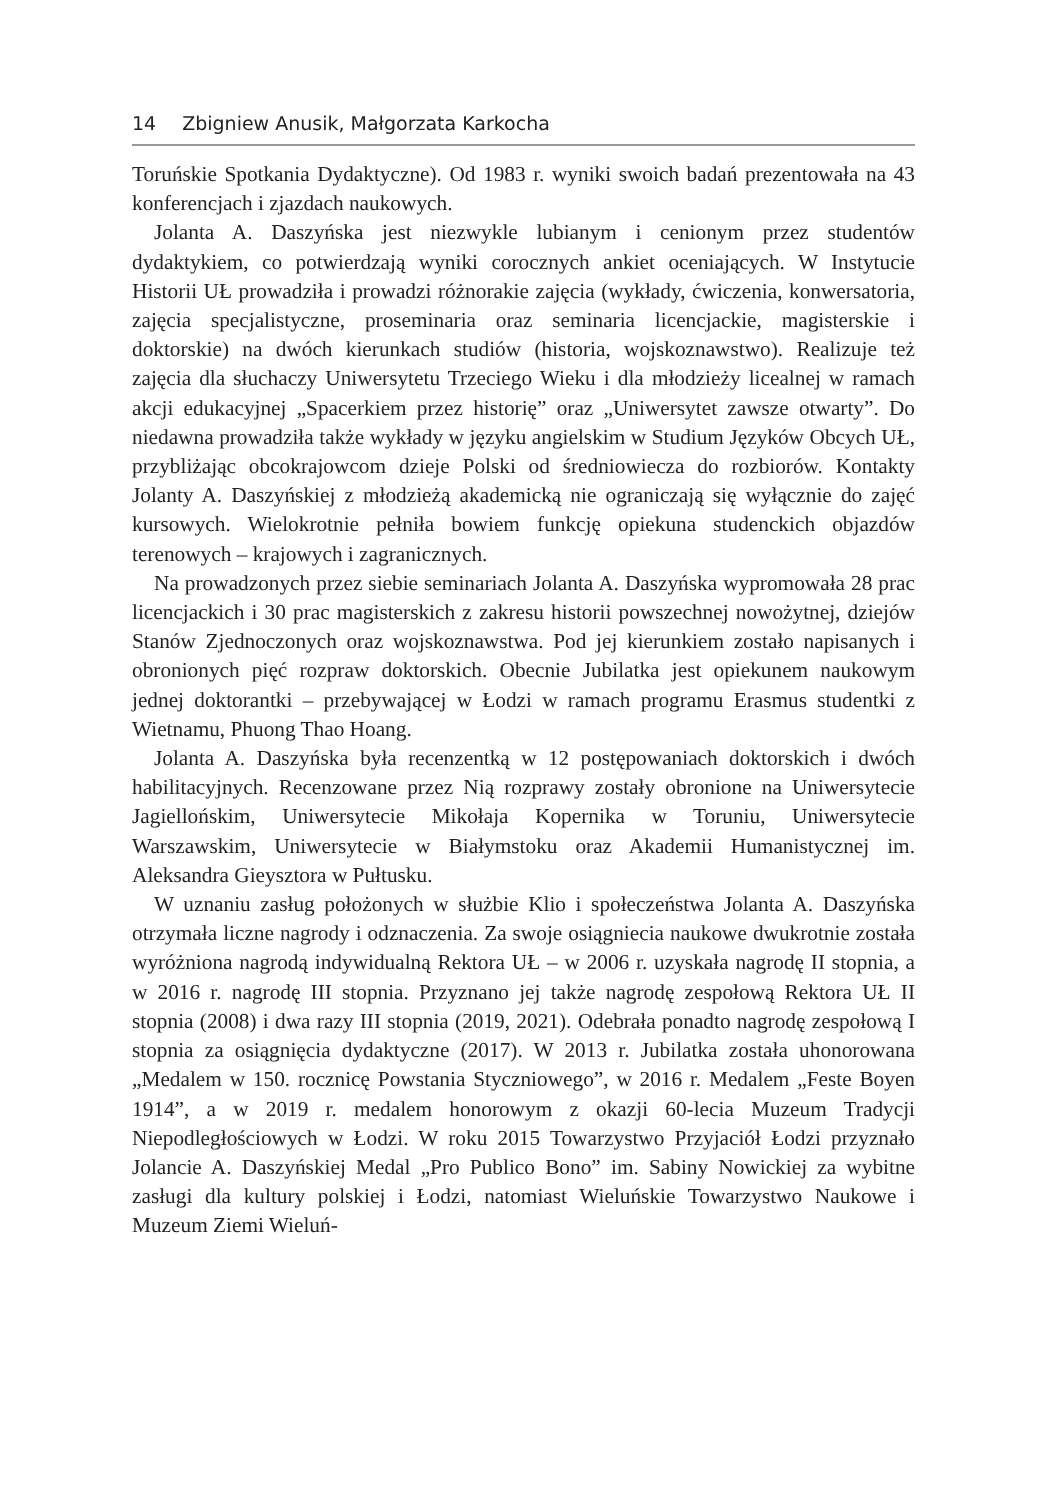14 Zbigniew Anusik, Małgorzata Karkocha
Toruńskie Spotkania Dydaktyczne). Od 1983 r. wyniki swoich badań prezentowała na 43 konferencjach i zjazdach naukowych.
Jolanta A. Daszyńska jest niezwykle lubianym i cenionym przez studentów dydaktykiem, co potwierdzają wyniki corocznych ankiet oceniających. W Instytucie Historii UŁ prowadziła i prowadzi różnorakie zajęcia (wykłady, ćwiczenia, konwersatoria, zajęcia specjalistyczne, proseminaria oraz seminaria licencjackie, magisterskie i doktorskie) na dwóch kierunkach studiów (historia, wojskoznawstwo). Realizuje też zajęcia dla słuchaczy Uniwersytetu Trzeciego Wieku i dla młodzieży licealnej w ramach akcji edukacyjnej „Spacerkiem przez historię” oraz „Uniwersytet zawsze otwarty”. Do niedawna prowadziła także wykłady w języku angielskim w Studium Języków Obcych UŁ, przybliżając obcokrajowcom dzieje Polski od średniowiecza do rozbiorów. Kontakty Jolanty A. Daszyńskiej z młodzieżą akademicką nie ograniczają się wyłącznie do zajęć kursowych. Wielokrotnie pełniła bowiem funkcję opiekuna studenckich objazdów terenowych – krajowych i zagranicznych.
Na prowadzonych przez siebie seminariach Jolanta A. Daszyńska wypromowała 28 prac licencjackich i 30 prac magisterskich z zakresu historii powszechnej nowożytnej, dziejów Stanów Zjednoczonych oraz wojskoznawstwa. Pod jej kierunkiem zostało napisanych i obronionych pięć rozpraw doktorskich. Obecnie Jubilatka jest opiekunem naukowym jednej doktorantki – przebywającej w Łodzi w ramach programu Erasmus studentki z Wietnamu, Phuong Thao Hoang.
Jolanta A. Daszyńska była recenzentką w 12 postępowaniach doktorskich i dwóch habilitacyjnych. Recenzowane przez Nią rozprawy zostały obronione na Uniwersytecie Jagiellońskim, Uniwersytecie Mikołaja Kopernika w Toruniu, Uniwersytecie Warszawskim, Uniwersytecie w Białymstoku oraz Akademii Humanistycznej im. Aleksandra Gieysztora w Pułtusku.
W uznaniu zasług położonych w służbie Klio i społeczeństwa Jolanta A. Daszyńska otrzymała liczne nagrody i odznaczenia. Za swoje osiągniecia naukowe dwukrotnie została wyróżniona nagrodą indywidualną Rektora UŁ – w 2006 r. uzyskała nagrodę II stopnia, a w 2016 r. nagrodę III stopnia. Przyznano jej także nagrodę zespołową Rektora UŁ II stopnia (2008) i dwa razy III stopnia (2019, 2021). Odebrała ponadto nagrodę zespołową I stopnia za osiągnięcia dydaktyczne (2017). W 2013 r. Jubilatka została uhonorowana „Medalem w 150. rocznicę Powstania Styczniowego”, w 2016 r. Medalem „Feste Boyen 1914”, a w 2019 r. medalem honorowym z okazji 60-lecia Muzeum Tradycji Niepodległościowych w Łodzi. W roku 2015 Towarzystwo Przyjaciół Łodzi przyznało Jolancie A. Daszyńskiej Medal „Pro Publico Bono” im. Sabiny Nowickiej za wybitne zasługi dla kultury polskiej i Łodzi, natomiast Wieluńskie Towarzystwo Naukowe i Muzeum Ziemi Wieluń-